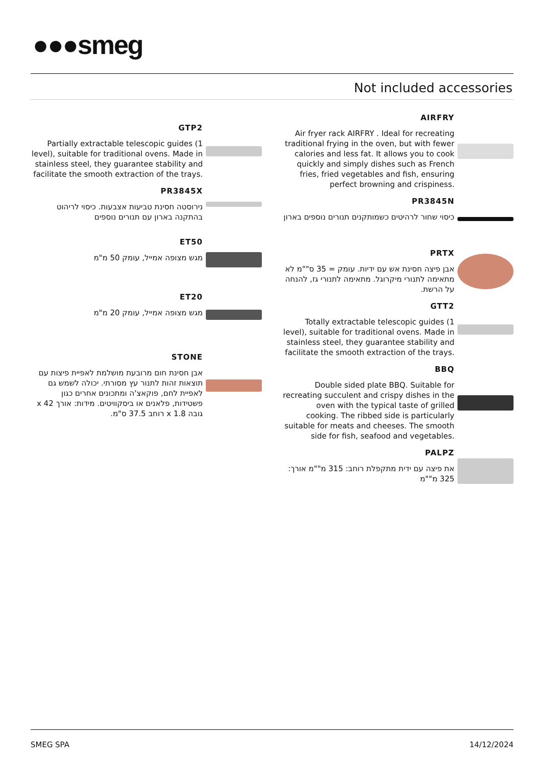●●●smeg
Not included accessories
GTP2
Partially extractable telescopic guides (1 level), suitable for traditional ovens. Made in stainless steel, they guarantee stability and facilitate the smooth extraction of the trays.
PR3845X
נירוסטה חסינת טביעות אצבעות. כיסוי לריהוט בהתקנה בארון עם תנורים נוספים
ET50
מגש מצופה אמייל, עומק 50 מ"מ
ET20
מגש מצופה אמייל, עומק 20 מ"מ
STONE
אבן חסינת חום מרובעת מושלמת לאפיית פיצות עם תוצאות זהות לתנור עץ מסורתי. יכולה לשמש גם לאפיית לחם, פוקאצ'ה ומתכונים אחרים כגון פשטידות, פלאנים או ביסקוויטים. מידות: אורך 42 x גובה 1.8 x רוחב 37.5 ס"מ.
AIRFRY
Air fryer rack AIRFRY . Ideal for recreating traditional frying in the oven, but with fewer calories and less fat. It allows you to cook quickly and simply dishes such as French fries, fried vegetables and fish, ensuring perfect browning and crispiness.
PR3845N
כיסוי שחור לרהיטים כשמותקנים תנורים נוספים בארון
PRTX
אבן פיצה חסינת אש עם ידיות. עומק = 35 ס""מ לא מתאימה לתנורי מיקרוגל. מתאימה לתנורי גז, להנחה על הרשת.
GTT2
Totally extractable telescopic guides (1 level), suitable for traditional ovens. Made in stainless steel, they guarantee stability and facilitate the smooth extraction of the trays.
BBQ
Double sided plate BBQ. Suitable for recreating succulent and crispy dishes in the oven with the typical taste of grilled cooking. The ribbed side is particularly suitable for meats and cheeses. The smooth side for fish, seafood and vegetables.
PALPZ
את פיצה עם ידית מתקפלת רוחב: 315 מ""מ אורך: 325 מ""מ
SMEG SPA 14/12/2024